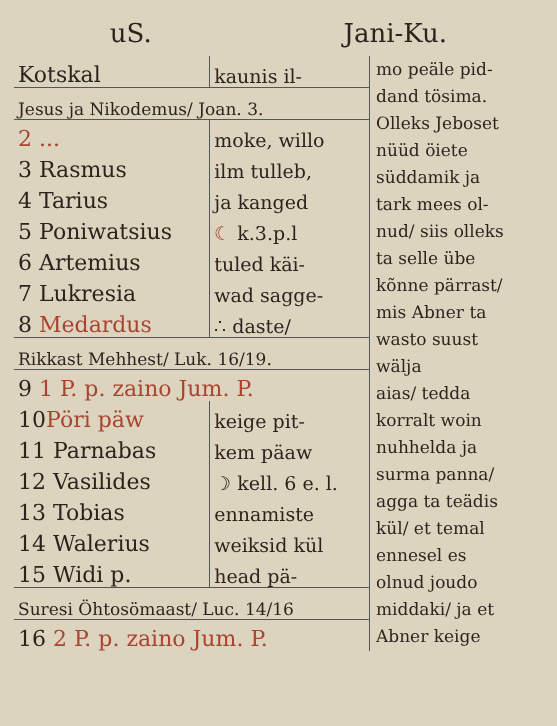uS. Jani-Ku.
| Kotskal | kaunis il- |
| Jesus ja Nikodemus/ Joan. 3. | |
| 2 ... | moke, willo |
| 3 Rasmus | ilm tulleb, |
| 4 Tarius | ja kanged |
| 5 Poniwatsius | ☾ k.3.p.l |
| 6 Artemius | tuled käi- |
| 7 Lukresia | wad sagge- |
| 8 Medardus | ∴ daste/ |
| Rikkast Mehhest/ Luk. 16/19. | |
| 9 1 P. p. zaino Jum. P. | |
| 10 Pöri päw | keige pit- |
| 11 Parnabas | kem päaw |
| 12 Vasilides | ☽ kell. 6 e. l. |
| 13 Tobias | ennamiste |
| 14 Walerius | weiksid kül |
| 15 Widi p. | head pä- |
| Suresi Öhtosömaast/ Luc. 14/16 | |
| 16 2 P. p. zaino Jum. P. | |
mo peäle pid-
dand tösima.
Olleks Jeboset
nüüd öiete
süddamik ja
tark mees ol-
nud/ siis olleks
ta selle übe
kõnne pärrast/
mis Abner ta
wasto suust
wälja
aias/ tedda
korralt woin
nuhhelda ja
surma panna/
agga ta teädis
kül/ et temal
ennesel es
olnud joudo
middaki/ ja et
Abner keige